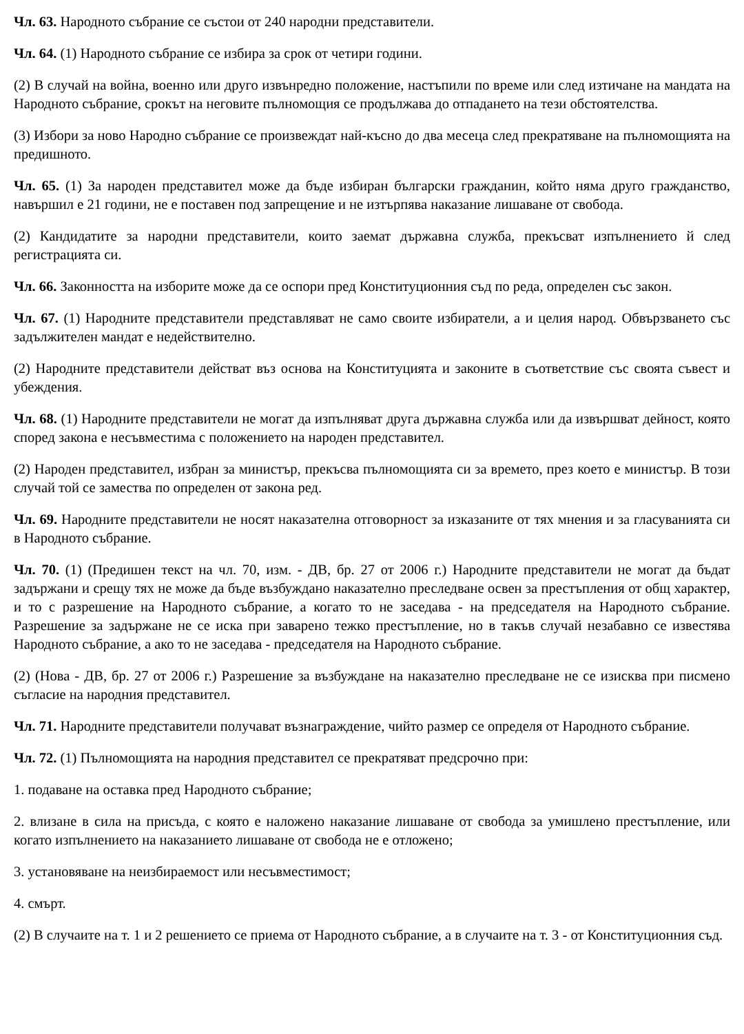Чл. 63. Народното събрание се състои от 240 народни представители.
Чл. 64. (1) Народното събрание се избира за срок от четири години.
(2) В случай на война, военно или друго извънредно положение, настъпили по време или след изтичане на мандата на Народното събрание, срокът на неговите пълномощия се продължава до отпадането на тези обстоятелства.
(3) Избори за ново Народно събрание се произвеждат най-късно до два месеца след прекратяване на пълномощията на предишното.
Чл. 65. (1) За народен представител може да бъде избиран български гражданин, който няма друго гражданство, навършил е 21 години, не е поставен под запрещение и не изтърпява наказание лишаване от свобода.
(2) Кандидатите за народни представители, които заемат държавна служба, прекъсват изпълнението й след регистрацията си.
Чл. 66. Законността на изборите може да се оспори пред Конституционния съд по реда, определен със закон.
Чл. 67. (1) Народните представители представляват не само своите избиратели, а и целия народ. Обвързването със задължителен мандат е недействително.
(2) Народните представители действат въз основа на Конституцията и законите в съответствие със своята съвест и убеждения.
Чл. 68. (1) Народните представители не могат да изпълняват друга държавна служба или да извършват дейност, която според закона е несъвместима с положението на народен представител.
(2) Народен представител, избран за министър, прекъсва пълномощията си за времето, през което е министър. В този случай той се замества по определен от закона ред.
Чл. 69. Народните представители не носят наказателна отговорност за изказаните от тях мнения и за гласуванията си в Народното събрание.
Чл. 70. (1) (Предишен текст на чл. 70, изм. - ДВ, бр. 27 от 2006 г.) Народните представители не могат да бъдат задържани и срещу тях не може да бъде възбуждано наказателно преследване освен за престъпления от общ характер, и то с разрешение на Народното събрание, а когато то не заседава - на председателя на Народното събрание. Разрешение за задържане не се иска при заварено тежко престъпление, но в такъв случай незабавно се известява Народното събрание, а ако то не заседава - председателя на Народното събрание.
(2) (Нова - ДВ, бр. 27 от 2006 г.) Разрешение за възбуждане на наказателно преследване не се изисква при писмено съгласие на народния представител.
Чл. 71. Народните представители получават възнаграждение, чийто размер се определя от Народното събрание.
Чл. 72. (1) Пълномощията на народния представител се прекратяват предсрочно при:
1. подаване на оставка пред Народното събрание;
2. влизане в сила на присъда, с която е наложено наказание лишаване от свобода за умишлено престъпление, или когато изпълнението на наказанието лишаване от свобода не е отложено;
3. установяване на неизбираемост или несъвместимост;
4. смърт.
(2) В случаите на т. 1 и 2 решението се приема от Народното събрание, а в случаите на т. 3 - от Конституционния съд.